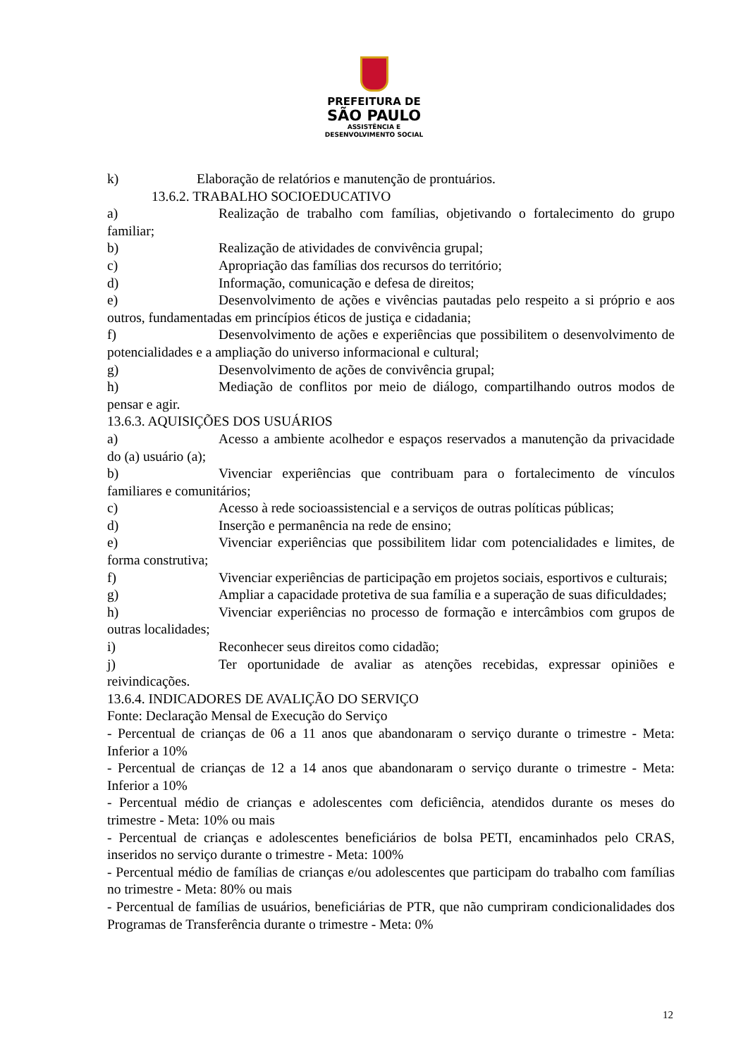PREFEITURA DE
SÃO PAULO
ASSISTÊNCIA E
DESENVOLVIMENTO SOCIAL
k) Elaboração de relatórios e manutenção de prontuários.
13.6.2. TRABALHO SOCIOEDUCATIVO
a) Realização de trabalho com famílias, objetivando o fortalecimento do grupo familiar;
b) Realização de atividades de convivência grupal;
c) Apropriação das famílias dos recursos do território;
d) Informação, comunicação e defesa de direitos;
e) Desenvolvimento de ações e vivências pautadas pelo respeito a si próprio e aos outros, fundamentadas em princípios éticos de justiça e cidadania;
f) Desenvolvimento de ações e experiências que possibilitem o desenvolvimento de potencialidades e a ampliação do universo informacional e cultural;
g) Desenvolvimento de ações de convivência grupal;
h) Mediação de conflitos por meio de diálogo, compartilhando outros modos de pensar e agir.
13.6.3. AQUISIÇÕES DOS USUÁRIOS
a) Acesso a ambiente acolhedor e espaços reservados a manutenção da privacidade do (a) usuário (a);
b) Vivenciar experiências que contribuam para o fortalecimento de vínculos familiares e comunitários;
c) Acesso à rede socioassistencial e a serviços de outras políticas públicas;
d) Inserção e permanência na rede de ensino;
e) Vivenciar experiências que possibilitem lidar com potencialidades e limites, de forma construtiva;
f) Vivenciar experiências de participação em projetos sociais, esportivos e culturais;
g) Ampliar a capacidade protetiva de sua família e a superação de suas dificuldades;
h) Vivenciar experiências no processo de formação e intercâmbios com grupos de outras localidades;
i) Reconhecer seus direitos como cidadão;
j) Ter oportunidade de avaliar as atenções recebidas, expressar opiniões e reivindicações.
13.6.4. INDICADORES DE AVALIÇÃO DO SERVIÇO
Fonte: Declaração Mensal de Execução do Serviço
- Percentual de crianças de 06 a 11 anos que abandonaram o serviço durante o trimestre - Meta: Inferior a 10%
- Percentual de crianças de 12 a 14 anos que abandonaram o serviço durante o trimestre - Meta: Inferior a 10%
- Percentual médio de crianças e adolescentes com deficiência, atendidos durante os meses do trimestre - Meta: 10% ou mais
- Percentual de crianças e adolescentes beneficiários de bolsa PETI, encaminhados pelo CRAS, inseridos no serviço durante o trimestre - Meta: 100%
- Percentual médio de famílias de crianças e/ou adolescentes que participam do trabalho com famílias no trimestre - Meta: 80% ou mais
- Percentual de famílias de usuários, beneficiárias de PTR, que não cumpriram condicionalidades dos Programas de Transferência durante o trimestre - Meta: 0%
12